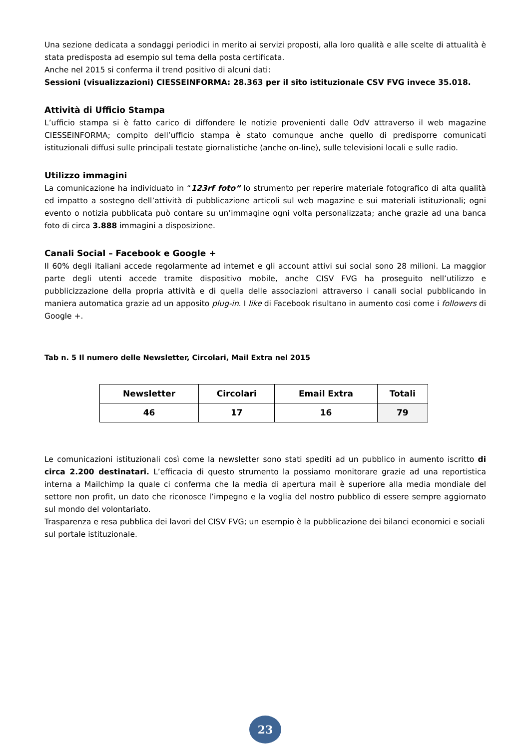Una sezione dedicata a sondaggi periodici in merito ai servizi proposti, alla loro qualità e alle scelte di attualità è stata predisposta ad esempio sul tema della posta certificata.
Anche nel 2015 si conferma il trend positivo di alcuni dati:
Sessioni (visualizzazioni) CIESSEINFORMA: 28.363 per il sito istituzionale CSV FVG invece 35.018.
Attività di Ufficio Stampa
L’ufficio stampa si è fatto carico di diffondere le notizie provenienti dalle OdV attraverso il web magazine CIESSEINFORMA; compito dell’ufficio stampa è stato comunque anche quello di predisporre comunicati istituzionali diffusi sulle principali testate giornalistiche (anche on-line), sulle televisioni locali e sulle radio.
Utilizzo immagini
La comunicazione ha individuato in “123rf foto” lo strumento per reperire materiale fotografico di alta qualità ed impatto a sostegno dell’attività di pubblicazione articoli sul web magazine e sui materiali istituzionali; ogni evento o notizia pubblicata può contare su un’immagine ogni volta personalizzata; anche grazie ad una banca foto di circa 3.888 immagini a disposizione.
Canali Social – Facebook e Google +
Il 60% degli italiani accede regolarmente ad internet e gli account attivi sui social sono 28 milioni. La maggior parte degli utenti accede tramite dispositivo mobile, anche CISV FVG ha proseguito nell’utilizzo e pubblicizzazione della propria attività e di quella delle associazioni attraverso i canali social pubblicando in maniera automatica grazie ad un apposito plug-in. I like di Facebook risultano in aumento cosi come i followers di Google +.
Tab n. 5 Il numero delle Newsletter, Circolari, Mail Extra nel 2015
| Newsletter | Circolari | Email Extra | Totali |
| --- | --- | --- | --- |
| 46 | 17 | 16 | 79 |
Le comunicazioni istituzionali così come la newsletter sono stati spediti ad un pubblico in aumento iscritto di circa 2.200 destinatari. L’efficacia di questo strumento la possiamo monitorare grazie ad una reportistica interna a Mailchimp la quale ci conferma che la media di apertura mail è superiore alla media mondiale del settore non profit, un dato che riconosce l’impegno e la voglia del nostro pubblico di essere sempre aggiornato sul mondo del volontariato.
Trasparenza e resa pubblica dei lavori del CISV FVG; un esempio è la pubblicazione dei bilanci economici e sociali sul portale istituzionale.
23